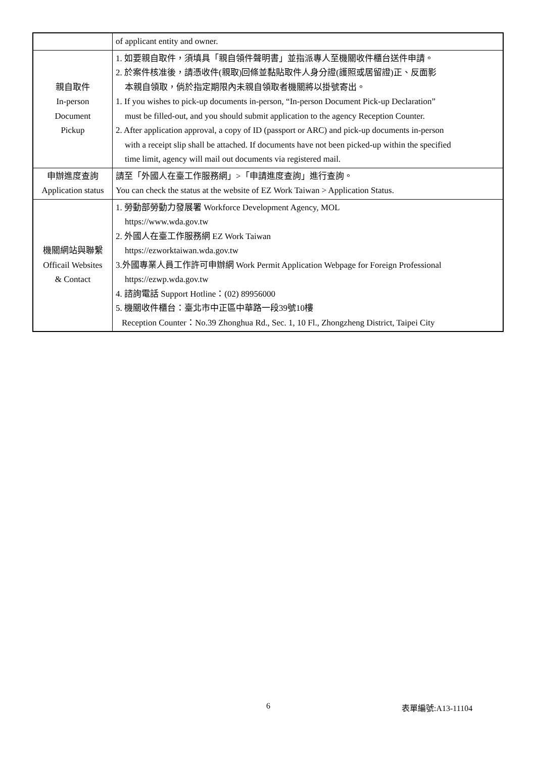| | of applicant entity and owner. |
| 親自取件 In-person Document Pickup | 1. 如要親自取件，須填具「親自領件聲明書」並指派專人至機關收件櫃台送件申請。 2. 於案件核准後，請憑收件(親取)回條並黏貼取件人身分證(護照或居留證)正、反面影 本親自領取，倘於指定期限內未親自領取者機關將以掛號寄出。 1. If you wishes to pick-up documents in-person, “In-person Document Pick-up Declaration” must be filled-out, and you should submit application to the agency Reception Counter. 2. After application approval, a copy of ID (passport or ARC) and pick-up documents in-person with a receipt slip shall be attached. If documents have not been picked-up within the specified time limit, agency will mail out documents via registered mail. |
| 申辦進度查詢 Application status | 請至「外國人在臺工作服務網」>「申請進度查詢」進行查詢。 You can check the status at the website of EZ Work Taiwan > Application Status. |
| 機關網站與聯繫 Officail Websites & Contact | 1. 勞動部勞動力發展署 Workforce Development Agency, MOL https://www.wda.gov.tw 2. 外國人在臺工作服務網 EZ Work Taiwan https://ezworktaiwan.wda.gov.tw 3.外國專業人員工作許可申辦網 Work Permit Application Webpage for Foreign Professional https://ezwp.wda.gov.tw 4. 諮詢電話 Support Hotline：(02) 89956000 5. 機關收件櫃台：臺北市中正區中華路一段39號10樓 Reception Counter：No.39 Zhonghua Rd., Sec. 1, 10 Fl., Zhongzheng District, Taipei City |
6 表單編號:A13-11104